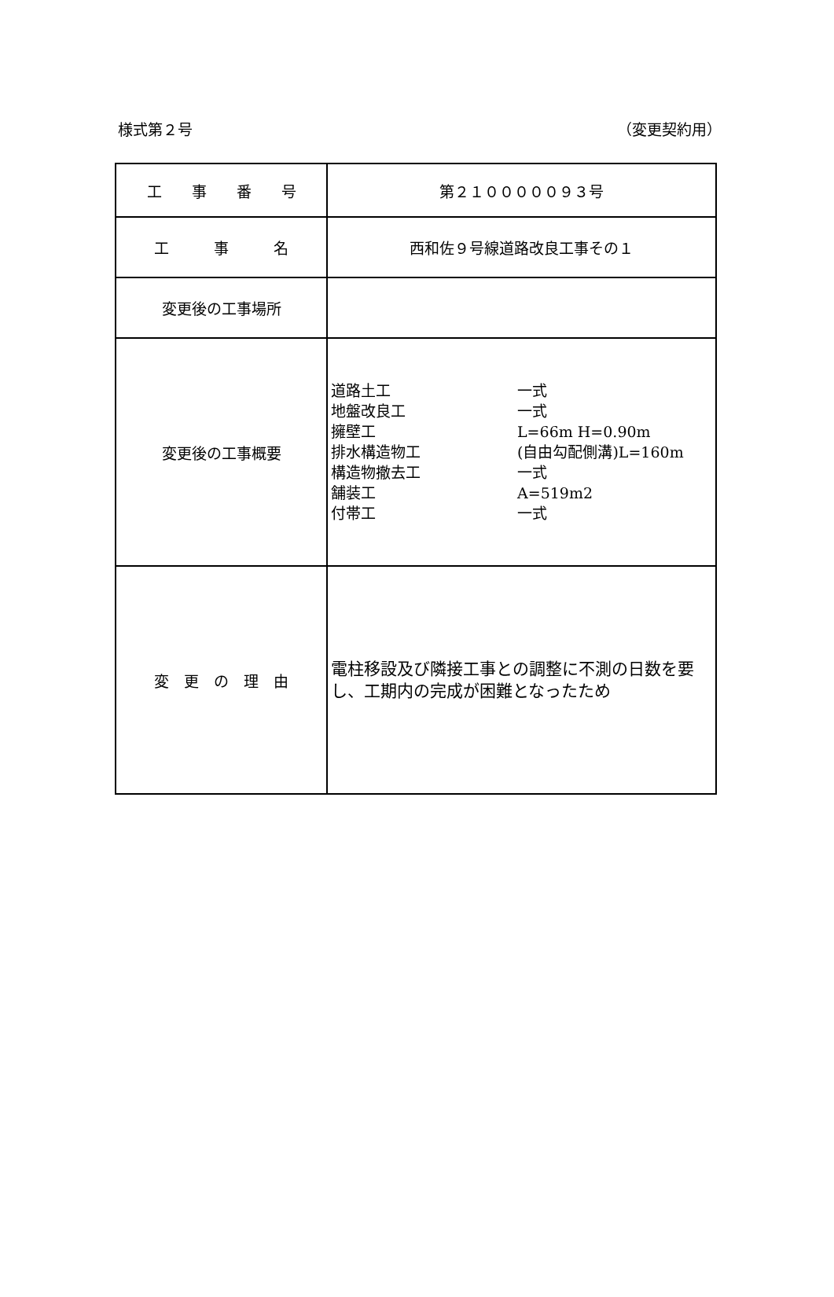様式第２号 （変更契約用）
| 工 事 番 号 | 第２１０００００９３号 |
| 工 事 名 | 西和佐９号線道路改良工事その１ |
| 変更後の工事場所 | |
| 変更後の工事概要 | 道路土工 一式 地盤改良工 一式 擁壁工 L=66m H=0.90m 排水構造物工 (自由勾配側溝)L=160m 構造物撤去工 一式 舗装工 A=519m2 付帯工 一式 |
| 変 更 の 理 由 | 電柱移設及び隣接工事との調整に不測の日数を要し、工期内の完成が困難となったため |